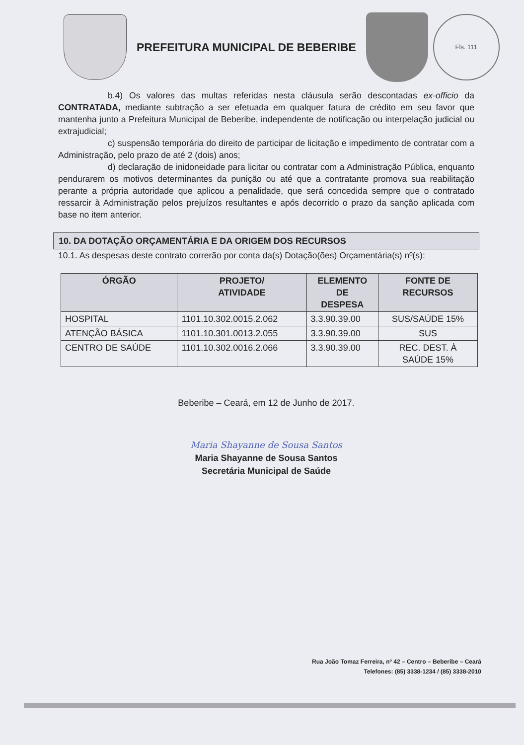PREFEITURA MUNICIPAL DE BEBERIBE
Fls. 111
b.4) Os valores das multas referidas nesta cláusula serão descontadas ex-officio da CONTRATADA, mediante subtração a ser efetuada em qualquer fatura de crédito em seu favor que mantenha junto a Prefeitura Municipal de Beberibe, independente de notificação ou interpelação judicial ou extrajudicial;
c) suspensão temporária do direito de participar de licitação e impedimento de contratar com a Administração, pelo prazo de até 2 (dois) anos;
d) declaração de inidoneidade para licitar ou contratar com a Administração Pública, enquanto pendurarem os motivos determinantes da punição ou até que a contratante promova sua reabilitação perante a própria autoridade que aplicou a penalidade, que será concedida sempre que o contratado ressarcir à Administração pelos prejuízos resultantes e após decorrido o prazo da sanção aplicada com base no item anterior.
10. DA DOTAÇÃO ORÇAMENTÁRIA E DA ORIGEM DOS RECURSOS
10.1. As despesas deste contrato correrão por conta da(s) Dotação(ões) Orçamentária(s) nº(s):
| ÓRGÃO | PROJETO/ ATIVIDADE | ELEMENTO DE DESPESA | FONTE DE RECURSOS |
| --- | --- | --- | --- |
| HOSPITAL | 1101.10.302.0015.2.062 | 3.3.90.39.00 | SUS/SAÚDE 15% |
| ATENÇÃO BÁSICA | 1101.10.301.0013.2.055 | 3.3.90.39.00 | SUS |
| CENTRO DE SAÚDE | 1101.10.302.0016.2.066 | 3.3.90.39.00 | REC. DEST. À SAÚDE 15% |
Beberibe – Ceará, em 12 de Junho de 2017.
Maria Shayanne de Sousa Santos
Maria Shayanne de Sousa Santos
Secretária Municipal de Saúde
Rua João Tomaz Ferreira, nº 42 – Centro – Beberibe – Ceará
Telefones: (85) 3338-1234 / (85) 3338-2010